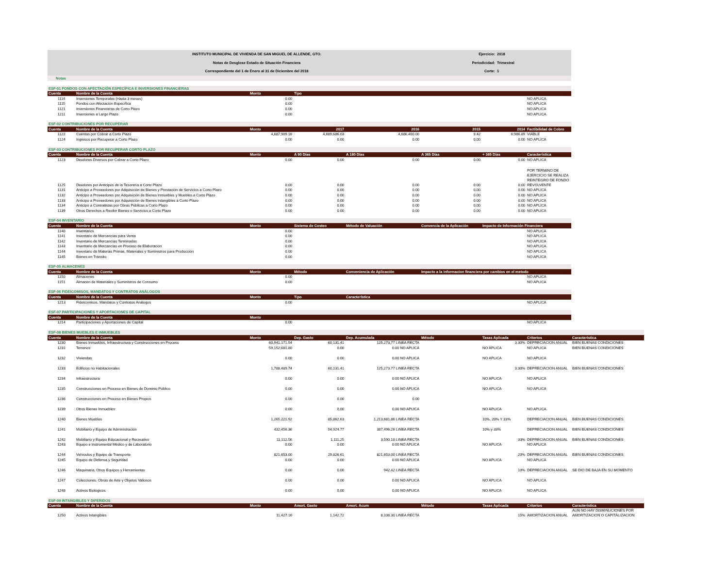INSTITUTO MUNICIPAL DE VIVIENDA DE SAN MIGUEL DE ALLENDE, GTO.
Notas de Desglose Estado de Situación Financiera
Correspondiente del 1 de Enero al 31 de Diciembre del 2018
Ejercicio: 2018
Periodicidad: Trimestral
Corte: 1
Notas
| ESF-01 FONDOS CON AFECTACIÓN ESPECÍFICA E INVERSIONES FINANCIERAS | | | | | | | |
| --- | --- | --- | --- | --- | --- | --- | --- |
| Cuenta | Nombre de la Cuenta | Monto | Tipo | | | | |
| 1114 | Inversiones Temporales (Hasta 3 meses) | 0.00 | | | | | NO APLICA |
| 1115 | Fondos con Afectación Específica | 0.00 | | | | | NO APLICA |
| 1121 | Inversiones Financieras de Corto Plazo | 0.00 | | | | | NO APLICA |
| 1211 | Inversiones a Largo Plazo | 0.00 | | | | | NO APLICA |
| ESF-02 CONTRIBUCIONES POR RECUPERAR | | | | | | | |
| --- | --- | --- | --- | --- | --- | --- | --- |
| Cuenta | Nombre de la Cuenta | Monto | 2017 | 2016 | 2015 | 2014 | Factibilidad de Cobro |
| 1122 | Cuentas por Cobrar a Corto Plazo | 4,687,909.18 | 4,689,686.03 | 4,686,400.00 | 9.42 | 6,986.89 | VIABLE |
| 1124 | Ingresos por Recuperar a Corto Plazo | 0.00 | 0.00 | 0.00 | 0.00 | 0.00 | NO APLICA |
| ESF-03 CONTRIBUCIONES POR RECUPERAR CORTO PLAZO | | | | | | | |
| --- | --- | --- | --- | --- | --- | --- | --- |
| Cuenta | Nombre de la Cuenta | Monto | A 90 Días | A 180 Días | A 365 Días | + 365 Días | Característica |
| 1123 | Deudores Diversos por Cobrar a Corto Plazo | 0.00 | 0.00 | 0.00 | 0.00 | 0.00 | NO APLICA |
| 1125 | Deudores por Anticipos de la Tesorería a Corto Plazo | 0.00 | 0.00 | 0.00 | 0.00 | 0.00 | POR TERMINO DE EJERCICIO SE REALIZA REINTEGRO DE FONDO REVOLVENTE |
| 1131 | Anticipo a Proveedores por Adquisición de Bienes y Prestación de Servicios a Corto Plazo | 0.00 | 0.00 | 0.00 | 0.00 | 0.00 | NO APLICA |
| 1132 | Anticipo a Proveedores por Adquisición de Bienes Inmuebles y Muebles a Corto Plazo | 0.00 | 0.00 | 0.00 | 0.00 | 0.00 | NO APLICA |
| 1133 | Anticipo a Proveedores por Adquisición de Bienes Intangibles a Corto Plazo | 0.00 | 0.00 | 0.00 | 0.00 | 0.00 | NO APLICA |
| 1134 | Anticipo a Contratistas por Obras Públicas a Corto Plazo | 0.00 | 0.00 | 0.00 | 0.00 | 0.00 | NO APLICA |
| 1139 | Otros Derechos a Recibir Bienes o Servicios a Corto Plazo | 0.00 | 0.00 | 0.00 | 0.00 | 0.00 | NO APLICA |
| ESF-04 INVENTARIO | | | | | | | |
| --- | --- | --- | --- | --- | --- | --- | --- |
| Cuenta | Nombre de la Cuenta | Monto | Sistema de Costeo | Método de Valuación | Convencia de la Aplicación | Impacto de Información Financiera | |
| 1140 | Inventarios | 0.00 | | | | | NO APLICA |
| 1141 | Inventario de Mercancías para Venta | 0.00 | | | | | NO APLICA |
| 1142 | Inventario de Mercancías Terminadas | 0.00 | | | | | NO APLICA |
| 1143 | Inventario de Mercancías en Proceso de Elaboración | 0.00 | | | | | NO APLICA |
| 1144 | Inventario de Materias Primas, Materiales y Suministros para Producción | 0.00 | | | | | NO APLICA |
| 1145 | Bienes en Tránsito | 0.00 | | | | | NO APLICA |
| ESF-05 ALMACENES | | | | | | | |
| --- | --- | --- | --- | --- | --- | --- | --- |
| Cuenta | Nombre de la Cuenta | Monto | Método | Conveniencia de Aplicación | Impacto a la informacion financiera por cambios en el metodo | | |
| 1150 | Almacenes | 0.00 | | | | | NO APLICA |
| 1151 | Almacén de Materiales y Suministros de Consumo | 0.00 | | | | | NO APLICA |
| ESF-06 FIDEICOMISOS, MANDATOS Y CONTRATOS ANÁLOGOS | | | | | | | |
| --- | --- | --- | --- | --- | --- | --- | --- |
| Cuenta | Nombre de la Cuenta | Monto | Tipo | Característica | | | |
| 1213 | Fideicomisos, Mandatos y Contratos Análogos | 0.00 | | | | | NO APLICA |
| ESF-07 PARTICIPACIONES Y APORTACIONES DE CAPITAL | | | | | | | |
| --- | --- | --- | --- | --- | --- | --- | --- |
| Cuenta | Nombre de la Cuenta | Monto | | | | | |
| 1214 | Participaciones y Aportaciones de Capital | 0.00 | | | | | NO APLICA |
| ESF-08 BIENES MUEBLES E INMUEBLES | | | | | | | | |
| --- | --- | --- | --- | --- | --- | --- | --- | --- |
| Cuenta | Nombre de la Cuenta | Monto | Dep. Gasto | Dep. Acumulada | Método | Tasas Aplicada | Criterios | Caracteristica |
| 1230 | Bienes Inmuebles, Infraestructura y Construcciones en Proceso | 60,941,171.54 | 60,131.41 | 125,273.77 LINEA RECTA | | 3.30% | DEPRECIACION ANUAL | BIEN BUENAS CONDICIONES |
| 1231 | Terrenos | 59,152,681.80 | 0.00 | 0.00 NO APLICA | | NO APLICA | NO APLICA | BIEN BUENAS CONDICIONES |
| 1232 | Viviendas | 0.00 | 0.00 | 0.00 NO APLICA | | NO APLICA | NO APLICA | |
| 1233 | Edificios no Habitacionales | 1,788,489.74 | 60,131.41 | 125,273.77 LINEA RECTA | | 3.30% | DEPRECIACION ANUAL | BIEN BUENAS CONDICIONES |
| 1234 | Infraestructura | 0.00 | 0.00 | 0.00 NO APLICA | | NO APLICA | NO APLICA | |
| 1235 | Construcciones en Proceso en Bienes de Dominio Público | 0.00 | 0.00 | 0.00 NO APLICA | | NO APLICA | NO APLICA | |
| 1236 | Construcciones en Proceso en Bienes Propios | 0.00 | 0.00 | 0.00 | | | | |
| 1239 | Otros Bienes Inmuebles | 0.00 | 0.00 | 0.00 NO APLICA | | NO APLICA | NO APLICA | |
| 1240 | Bienes Muebles | 1,265,221.92 | 85,862.63 | 1,213,681.86 LINEA RECTA | | 10%, 20% Y 33% | DEPRECIACION ANUAL | BIEN BUENAS CONDICIONES |
| 1241 | Mobiliario y Equipo de Administración | 432,456.36 | 54,924.77 | 387,496.26 LINEA RECTA | | 10% y 33% | DEPRECIACION ANUAL | BIEN BUENAS CONDICIONES |
| 1242 | Mobiliario y Equipo Educacional y Recreativo | 11,112.56 | 1,111.25 | 3,590.18 LINEA RECTA | | 33% | DEPRECIACION ANUAL | BIEN BUENAS CONDICIONES |
| 1243 | Equipo e Instrumental Médico y de Laboratorio | 0.00 | 0.00 | 0.00 NO APLICA | | NO APLICA | NO APLICA | |
| 1244 | Vehículos y Equipo de Transporte | 821,653.00 | 29,826.61 | 821,653.00 LINEA RECTA | | 20% | DEPRECIACION ANUAL | BIEN BUENAS CONDICIONES |
| 1245 | Equipo de Defensa y Seguridad | 0.00 | 0.00 | 0.00 NO APLICA | | NO APLICA | NO APLICA | |
| 1246 | Maquinaria, Otros Equipos y Herramientas | 0.00 | 0.00 | 942.42 LINEA RECTA | | 10% | DEPRECIACION ANUAL | SE DIO DE BAJA EN SU MOMENTO |
| 1247 | Colecciones, Obras de Arte y Objetos Valiosos | 0.00 | 0.00 | 0.00 NO APLICA | | NO APLICA | NO APLICA | |
| 1248 | Activos Biológicos | 0.00 | 0.00 | 0.00 NO APLICA | | NO APLICA | NO APLICA | |
| ESF-09 INTANGIBLES Y DIFERIDOS | | | | | | | | |
| --- | --- | --- | --- | --- | --- | --- | --- | --- |
| Cuenta | Nombre de la Cuenta | Monto | Amort. Gasto | Amort. Acum | Método | Tasas Aplicada | Criterios | Caracteristica |
| 1250 | Activos Intangibles | 11,427.16 | 1,142.72 | 8,108.30 LINEA RECTA | | 15% | AMORTIZACION ANUAL | AUN NO HAY DISMINUCIONES POR AMORTIZACION O CAPITALIZACION |